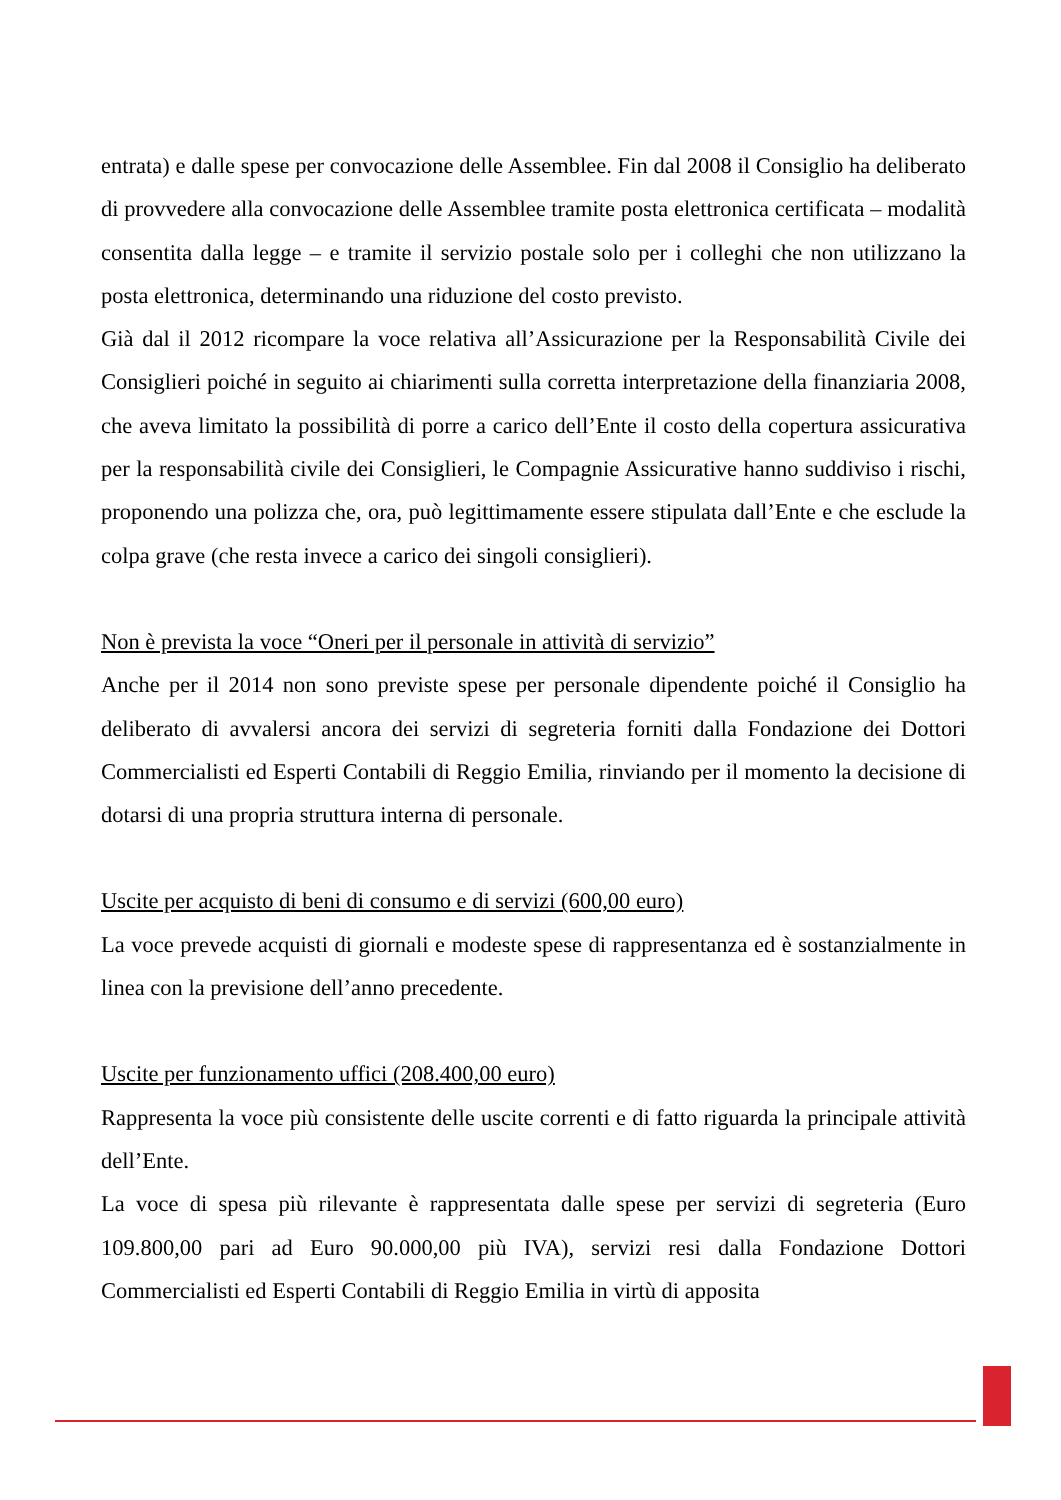entrata) e dalle spese per convocazione delle Assemblee. Fin dal 2008 il Consiglio ha deliberato di provvedere alla convocazione delle Assemblee tramite posta elettronica certificata – modalità consentita dalla legge – e tramite il servizio postale solo per i colleghi che non utilizzano la posta elettronica, determinando una riduzione del costo previsto.
Già dal il 2012 ricompare la voce relativa all’Assicurazione per la Responsabilità Civile dei Consiglieri poiché in seguito ai chiarimenti sulla corretta interpretazione della finanziaria 2008, che aveva limitato la possibilità di porre a carico dell’Ente il costo della copertura assicurativa per la responsabilità civile dei Consiglieri, le Compagnie Assicurative hanno suddiviso i rischi, proponendo una polizza che, ora, può legittimamente essere stipulata dall’Ente e che esclude la colpa grave (che resta invece a carico dei singoli consiglieri).
Non è prevista la voce “Oneri per il personale in attività di servizio”
Anche per il 2014 non sono previste spese per personale dipendente poiché il Consiglio ha deliberato di avvalersi ancora dei servizi di segreteria forniti dalla Fondazione dei Dottori Commercialisti ed Esperti Contabili di Reggio Emilia, rinviando per il momento la decisione di dotarsi di una propria struttura interna di personale.
Uscite per acquisto di beni di consumo e di servizi (600,00 euro)
La voce prevede acquisti di giornali e modeste spese di rappresentanza ed è sostanzialmente in linea con la previsione dell’anno precedente.
Uscite per funzionamento uffici (208.400,00 euro)
Rappresenta la voce più consistente delle uscite correnti e di fatto riguarda la principale attività dell’Ente.
La voce di spesa più rilevante è rappresentata dalle spese per servizi di segreteria (Euro 109.800,00 pari ad Euro 90.000,00 più IVA), servizi resi dalla Fondazione Dottori Commercialisti ed Esperti Contabili di Reggio Emilia in virtù di apposita